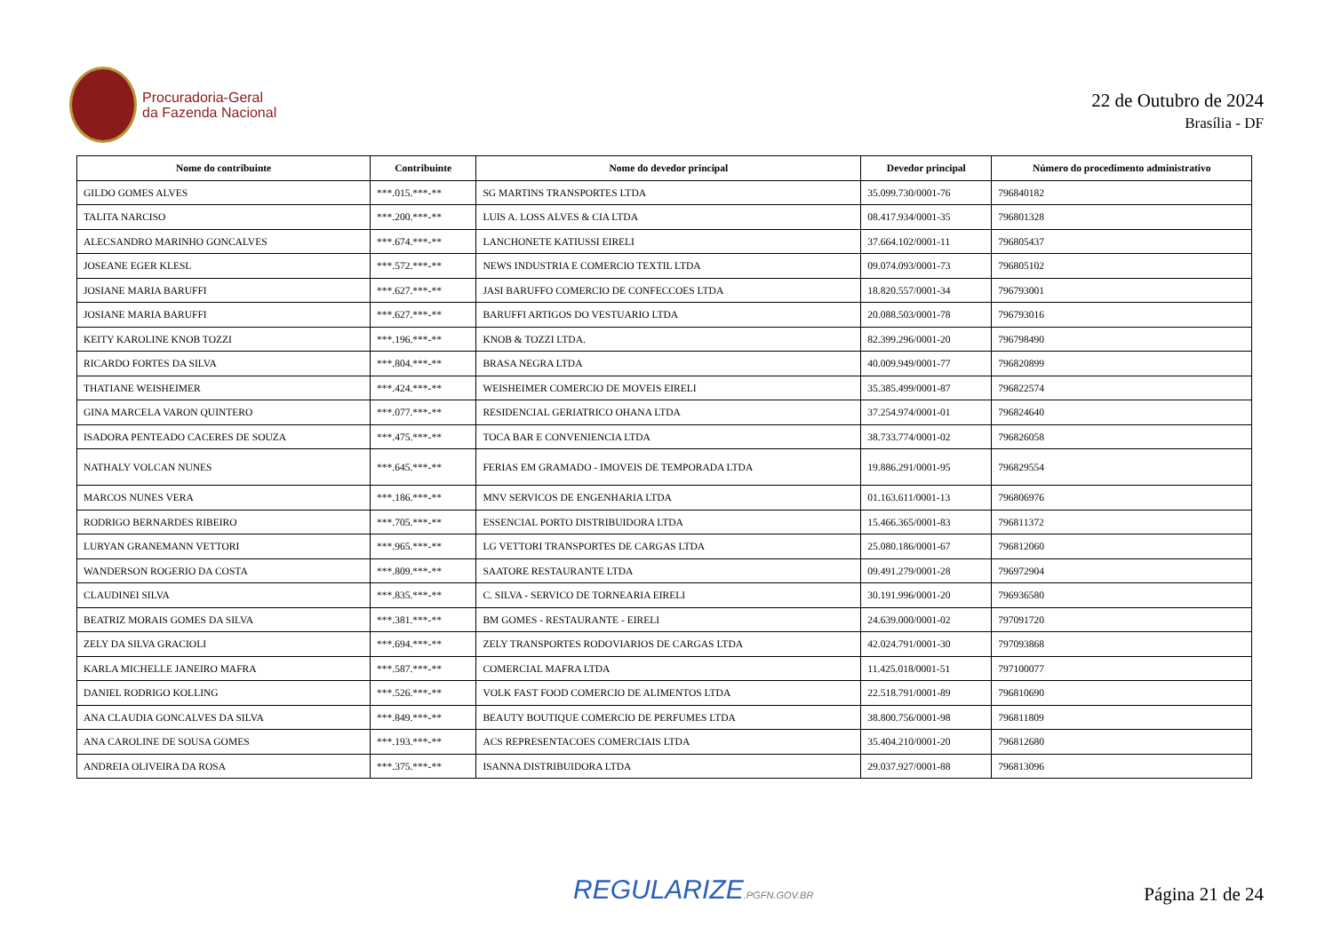Procuradoria-Geral
da Fazenda Nacional
22 de Outubro de 2024
Brasília - DF
| Nome do contribuinte | Contribuinte | Nome do devedor principal | Devedor principal | Número do procedimento administrativo |
| --- | --- | --- | --- | --- |
| GILDO GOMES ALVES | ***.015.***-** | SG MARTINS TRANSPORTES LTDA | 35.099.730/0001-76 | 796840182 |
| TALITA NARCISO | ***.200.***-** | LUIS A. LOSS ALVES & CIA LTDA | 08.417.934/0001-35 | 796801328 |
| ALECSANDRO MARINHO GONCALVES | ***.674.***-** | LANCHONETE KATIUSSI EIRELI | 37.664.102/0001-11 | 796805437 |
| JOSEANE EGER KLESL | ***.572.***-** | NEWS INDUSTRIA E COMERCIO TEXTIL LTDA | 09.074.093/0001-73 | 796805102 |
| JOSIANE MARIA BARUFFI | ***.627.***-** | JASI BARUFFO COMERCIO DE CONFECCOES LTDA | 18.820.557/0001-34 | 796793001 |
| JOSIANE MARIA BARUFFI | ***.627.***-** | BARUFFI ARTIGOS DO VESTUARIO LTDA | 20.088.503/0001-78 | 796793016 |
| KEITY KAROLINE KNOB TOZZI | ***.196.***-** | KNOB & TOZZI LTDA. | 82.399.296/0001-20 | 796798490 |
| RICARDO FORTES DA SILVA | ***.804.***-** | BRASA NEGRA LTDA | 40.009.949/0001-77 | 796820899 |
| THATIANE WEISHEIMER | ***.424.***-** | WEISHEIMER COMERCIO DE MOVEIS EIRELI | 35.385.499/0001-87 | 796822574 |
| GINA MARCELA VARON QUINTERO | ***.077.***-** | RESIDENCIAL GERIATRICO OHANA LTDA | 37.254.974/0001-01 | 796824640 |
| ISADORA PENTEADO CACERES DE SOUZA | ***.475.***-** | TOCA BAR E CONVENIENCIA LTDA | 38.733.774/0001-02 | 796826058 |
| NATHALY VOLCAN NUNES | ***.645.***-** | FERIAS EM GRAMADO - IMOVEIS DE TEMPORADA LTDA | 19.886.291/0001-95 | 796829554 |
| MARCOS NUNES VERA | ***.186.***-** | MNV SERVICOS DE ENGENHARIA LTDA | 01.163.611/0001-13 | 796806976 |
| RODRIGO BERNARDES RIBEIRO | ***.705.***-** | ESSENCIAL PORTO DISTRIBUIDORA LTDA | 15.466.365/0001-83 | 796811372 |
| LURYAN GRANEMANN VETTORI | ***.965.***-** | LG VETTORI TRANSPORTES DE CARGAS LTDA | 25.080.186/0001-67 | 796812060 |
| WANDERSON ROGERIO DA COSTA | ***.809.***-** | SAATORE RESTAURANTE LTDA | 09.491.279/0001-28 | 796972904 |
| CLAUDINEI SILVA | ***.835.***-** | C. SILVA - SERVICO DE TORNEARIA EIRELI | 30.191.996/0001-20 | 796936580 |
| BEATRIZ MORAIS GOMES DA SILVA | ***.381.***-** | BM GOMES - RESTAURANTE - EIRELI | 24.639.000/0001-02 | 797091720 |
| ZELY DA SILVA GRACIOLI | ***.694.***-** | ZELY TRANSPORTES RODOVIARIOS DE CARGAS LTDA | 42.024.791/0001-30 | 797093868 |
| KARLA MICHELLE JANEIRO MAFRA | ***.587.***-** | COMERCIAL MAFRA LTDA | 11.425.018/0001-51 | 797100077 |
| DANIEL RODRIGO KOLLING | ***.526.***-** | VOLK FAST FOOD COMERCIO DE ALIMENTOS LTDA | 22.518.791/0001-89 | 796810690 |
| ANA CLAUDIA GONCALVES DA SILVA | ***.849.***-** | BEAUTY BOUTIQUE COMERCIO DE PERFUMES LTDA | 38.800.756/0001-98 | 796811809 |
| ANA CAROLINE DE SOUSA GOMES | ***.193.***-** | ACS REPRESENTACOES COMERCIAIS LTDA | 35.404.210/0001-20 | 796812680 |
| ANDREIA OLIVEIRA DA ROSA | ***.375.***-** | ISANNA DISTRIBUIDORA LTDA | 29.037.927/0001-88 | 796813096 |
REGULARIZE.PGFN.GOV.BR
Página 21 de 24